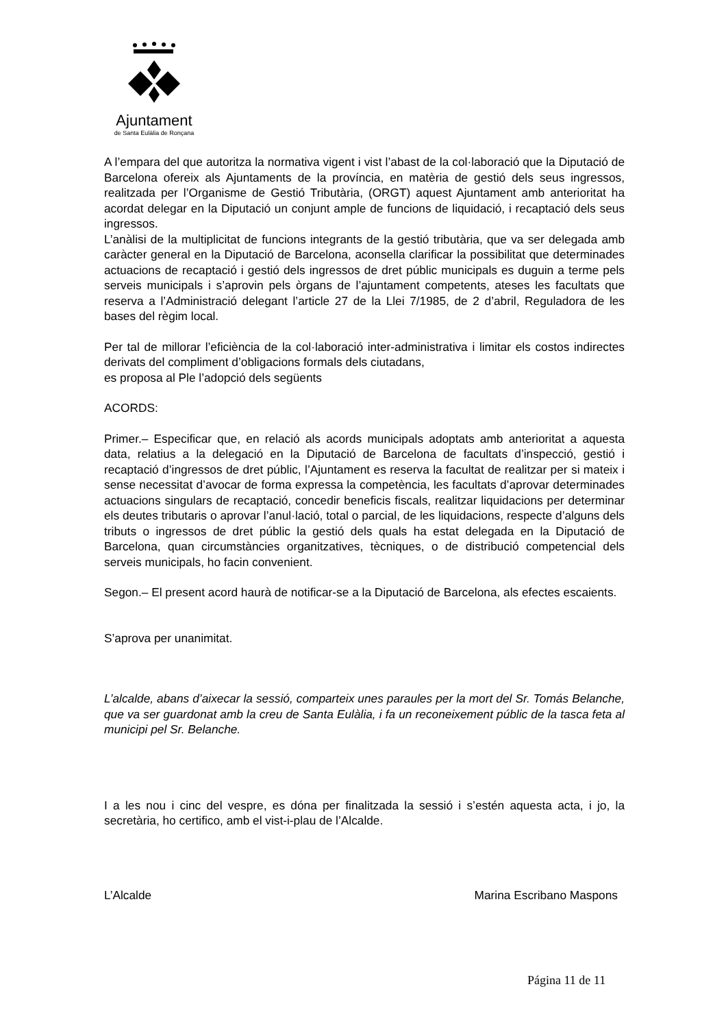Ajuntament
de Santa Eulàlia de Ronçana
A l’empara del que autoritza la normativa vigent i vist l’abast de la col·laboració que la Diputació de Barcelona ofereix als Ajuntaments de la província, en matèria de gestió dels seus ingressos, realitzada per l’Organisme de Gestió Tributària, (ORGT) aquest Ajuntament amb anterioritat ha acordat delegar en la Diputació un conjunt ample de funcions de liquidació, i recaptació dels seus ingressos.
L’anàlisi de la multiplicitat de funcions integrants de la gestió tributària, que va ser delegada amb caràcter general en la Diputació de Barcelona, aconsella clarificar la possibilitat que determinades actuacions de recaptació i gestió dels ingressos de dret públic municipals es duguin a terme pels serveis municipals i s’aprovin pels òrgans de l’ajuntament competents, ateses les facultats que reserva a l’Administració delegant l’article 27 de la Llei 7/1985, de 2 d’abril, Reguladora de les bases del règim local.
Per tal de millorar l’eficiència de la col·laboració inter-administrativa i limitar els costos indirectes derivats del compliment d’obligacions formals dels ciutadans,
es proposa al Ple l’adopció dels següents
ACORDS:
Primer.– Especificar que, en relació als acords municipals adoptats amb anterioritat a aquesta data, relatius a la delegació en la Diputació de Barcelona de facultats d’inspecció, gestió i recaptació d’ingressos de dret públic, l’Ajuntament es reserva la facultat de realitzar per si mateix i sense necessitat d’avocar de forma expressa la competència, les facultats d’aprovar determinades actuacions singulars de recaptació, concedir beneficis fiscals, realitzar liquidacions per determinar els deutes tributaris o aprovar l’anul·lació, total o parcial, de les liquidacions, respecte d’alguns dels tributs o ingressos de dret públic la gestió dels quals ha estat delegada en la Diputació de Barcelona, quan circumstàncies organitzatives, tècniques, o de distribució competencial dels serveis municipals, ho facin convenient.
Segon.– El present acord haurà de notificar-se a la Diputació de Barcelona, als efectes escaients.
S’aprova per unanimitat.
L’alcalde, abans d’aixecar la sessió, comparteix unes paraules per la mort del Sr. Tomás Belanche, que va ser guardonat amb la creu de Santa Eulàlia, i fa un reconeixement públic de la tasca feta al municipi pel Sr. Belanche.
I a les nou i cinc del vespre, es dóna per finalitzada la sessió i s’estén aquesta acta, i jo, la secretària, ho certifico, amb el vist-i-plau de l’Alcalde.
L’Alcalde Marina Escribano Maspons
Página 11 de 11